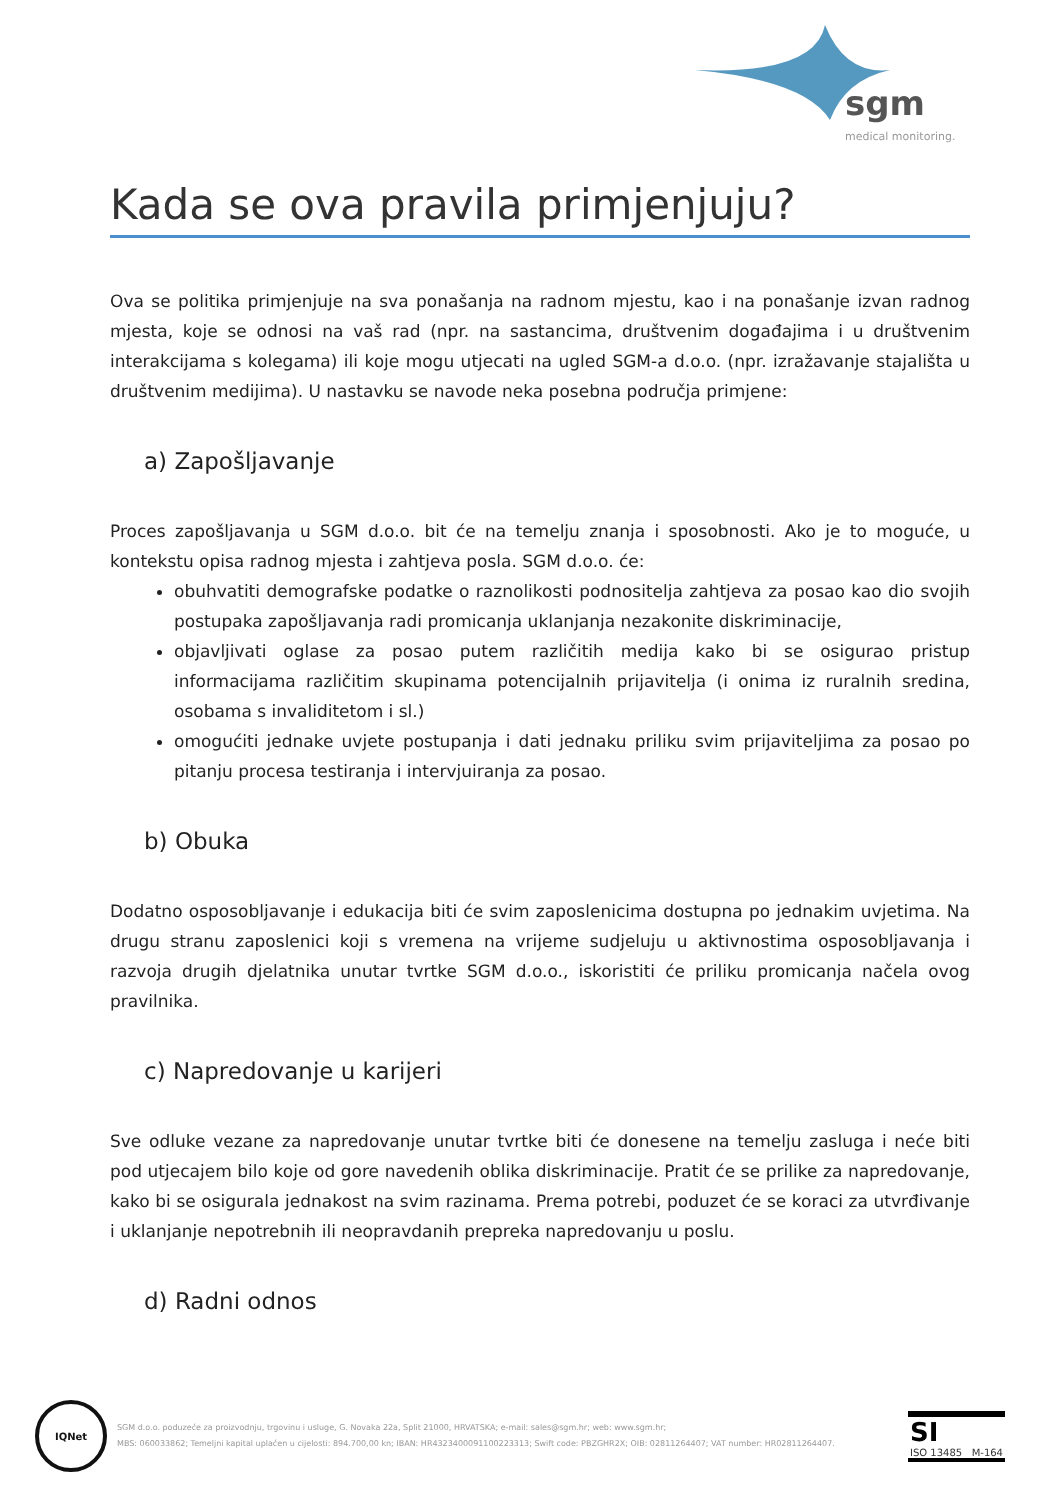sgm
medical monitoring.
Kada se ova pravila primjenjuju?
Ova se politika primjenjuje na sva ponašanja na radnom mjestu, kao i na ponašanje izvan radnog mjesta, koje se odnosi na vaš rad (npr. na sastancima, društvenim događajima i u društvenim interakcijama s kolegama) ili koje mogu utjecati na ugled SGM-a d.o.o. (npr. izražavanje stajališta u društvenim medijima). U nastavku se navode neka posebna područja primjene:
a) Zapošljavanje
Proces zapošljavanja u SGM d.o.o. bit će na temelju znanja i sposobnosti. Ako je to moguće, u kontekstu opisa radnog mjesta i zahtjeva posla. SGM d.o.o. će:
obuhvatiti demografske podatke o raznolikosti podnositelja zahtjeva za posao kao dio svojih postupaka zapošljavanja radi promicanja uklanjanja nezakonite diskriminacije,
objavljivati oglase za posao putem različitih medija kako bi se osigurao pristup informacijama različitim skupinama potencijalnih prijavitelja (i onima iz ruralnih sredina, osobama s invaliditetom i sl.)
omogućiti jednake uvjete postupanja i dati jednaku priliku svim prijaviteljima za posao po pitanju procesa testiranja i intervjuiranja za posao.
b) Obuka
Dodatno osposobljavanje i edukacija biti će svim zaposlenicima dostupna po jednakim uvjetima. Na drugu stranu zaposlenici koji s vremena na vrijeme sudjeluju u aktivnostima osposobljavanja i razvoja drugih djelatnika unutar tvrtke SGM d.o.o., iskoristiti će priliku promicanja načela ovog pravilnika.
c) Napredovanje u karijeri
Sve odluke vezane za napredovanje unutar tvrtke biti će donesene na temelju zasluga i neće biti pod utjecajem bilo koje od gore navedenih oblika diskriminacije. Pratit će se prilike za napredovanje, kako bi se osigurala jednakost na svim razinama. Prema potrebi, poduzet će se koraci za utvrđivanje i uklanjanje nepotrebnih ili neopravdanih prepreka napredovanju u poslu.
d) Radni odnos
IQNet
SGM d.o.o. poduzeće za proizvodnju, trgovinu i usluge, G. Novaka 22a, Split 21000, HRVATSKA; e-mail: sales@sgm.hr; web: www.sgm.hr;
MBS: 060033862; Temeljni kapital uplaćen u cijelosti: 894.700,00 kn; IBAN: HR4323400091100223313; Swift code: PBZGHR2X; OIB: 02811264407; VAT number: HR02811264407.
SI
ISO 13485 M-164